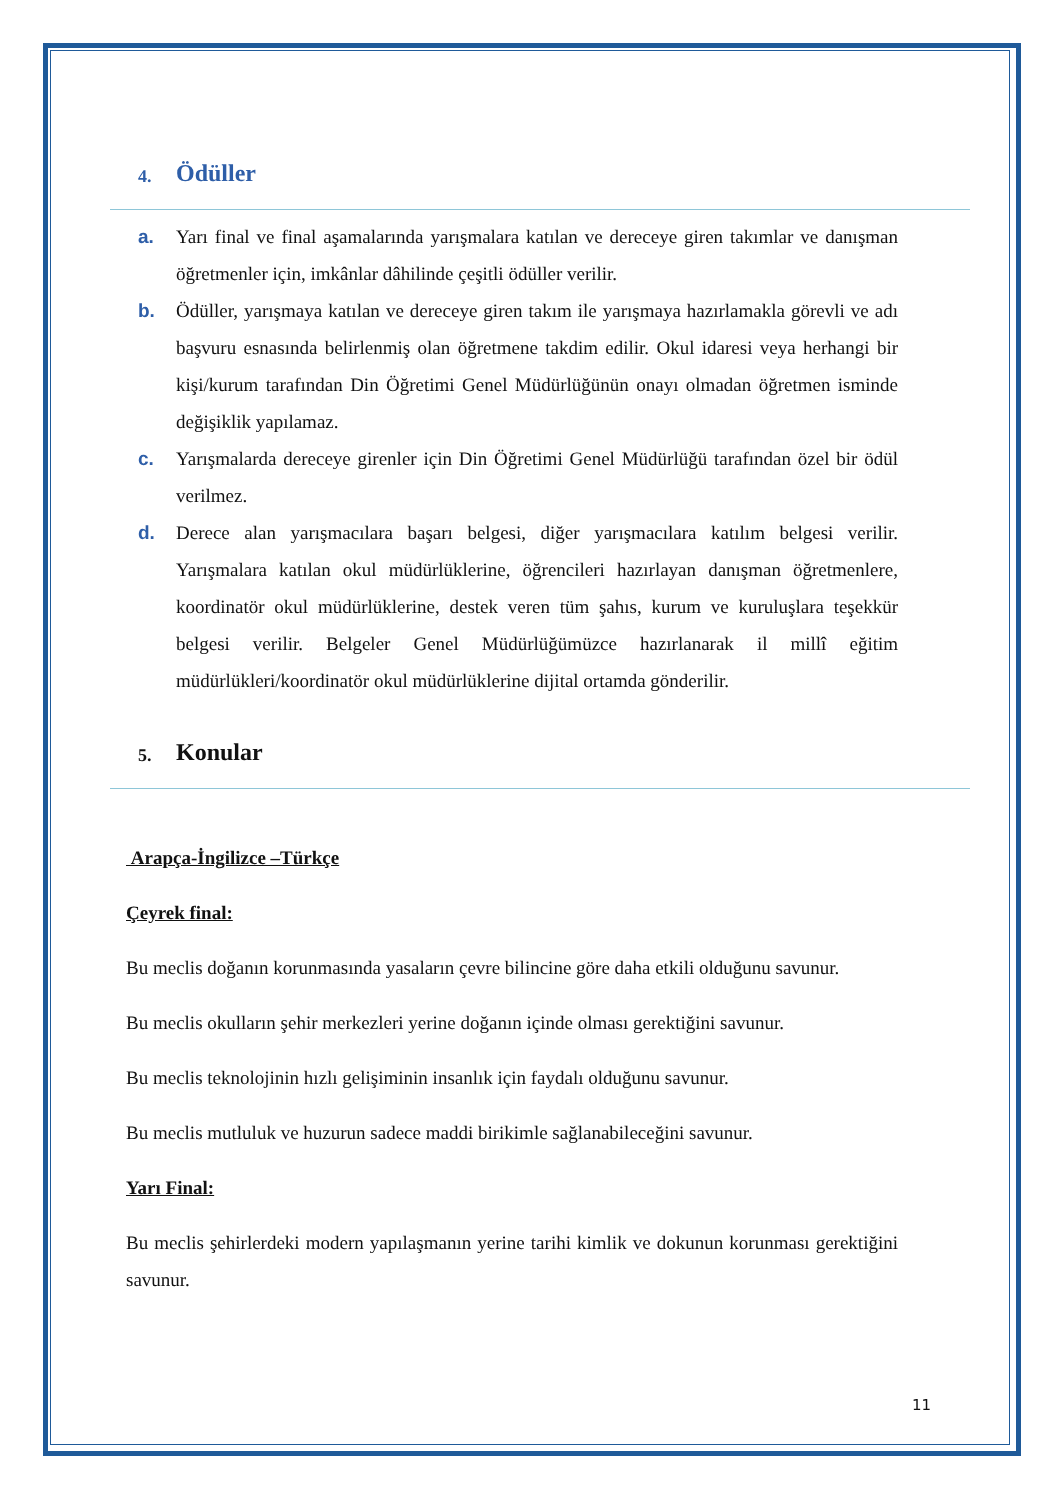4. Ödüller
a. Yarı final ve final aşamalarında yarışmalara katılan ve dereceye giren takımlar ve danışman öğretmenler için, imkânlar dâhilinde çeşitli ödüller verilir.
b. Ödüller, yarışmaya katılan ve dereceye giren takım ile yarışmaya hazırlamakla görevli ve adı başvuru esnasında belirlenmiş olan öğretmene takdim edilir. Okul idaresi veya herhangi bir kişi/kurum tarafından Din Öğretimi Genel Müdürlüğünün onayı olmadan öğretmen isminde değişiklik yapılamaz.
c. Yarışmalarda dereceye girenler için Din Öğretimi Genel Müdürlüğü tarafından özel bir ödül verilmez.
d. Derece alan yarışmacılara başarı belgesi, diğer yarışmacılara katılım belgesi verilir. Yarışmalara katılan okul müdürlüklerine, öğrencileri hazırlayan danışman öğretmenlere, koordinatör okul müdürlüklerine, destek veren tüm şahıs, kurum ve kuruluşlara teşekkür belgesi verilir. Belgeler Genel Müdürlüğümüzce hazırlanarak il millî eğitim müdürlükleri/koordinatör okul müdürlüklerine dijital ortamda gönderilir.
5. Konular
Arapça-İngilizce –Türkçe
Çeyrek final:
Bu meclis doğanın korunmasında yasaların çevre bilincine göre daha etkili olduğunu savunur.
Bu meclis okulların şehir merkezleri yerine doğanın içinde olması gerektiğini savunur.
Bu meclis teknolojinin hızlı gelişiminin insanlık için faydalı olduğunu savunur.
Bu meclis mutluluk ve huzurun sadece maddi birikimle sağlanabileceğini savunur.
Yarı Final:
Bu meclis şehirlerdeki modern yapılaşmanın yerine tarihi kimlik ve dokunun korunması gerektiğini savunur.
11